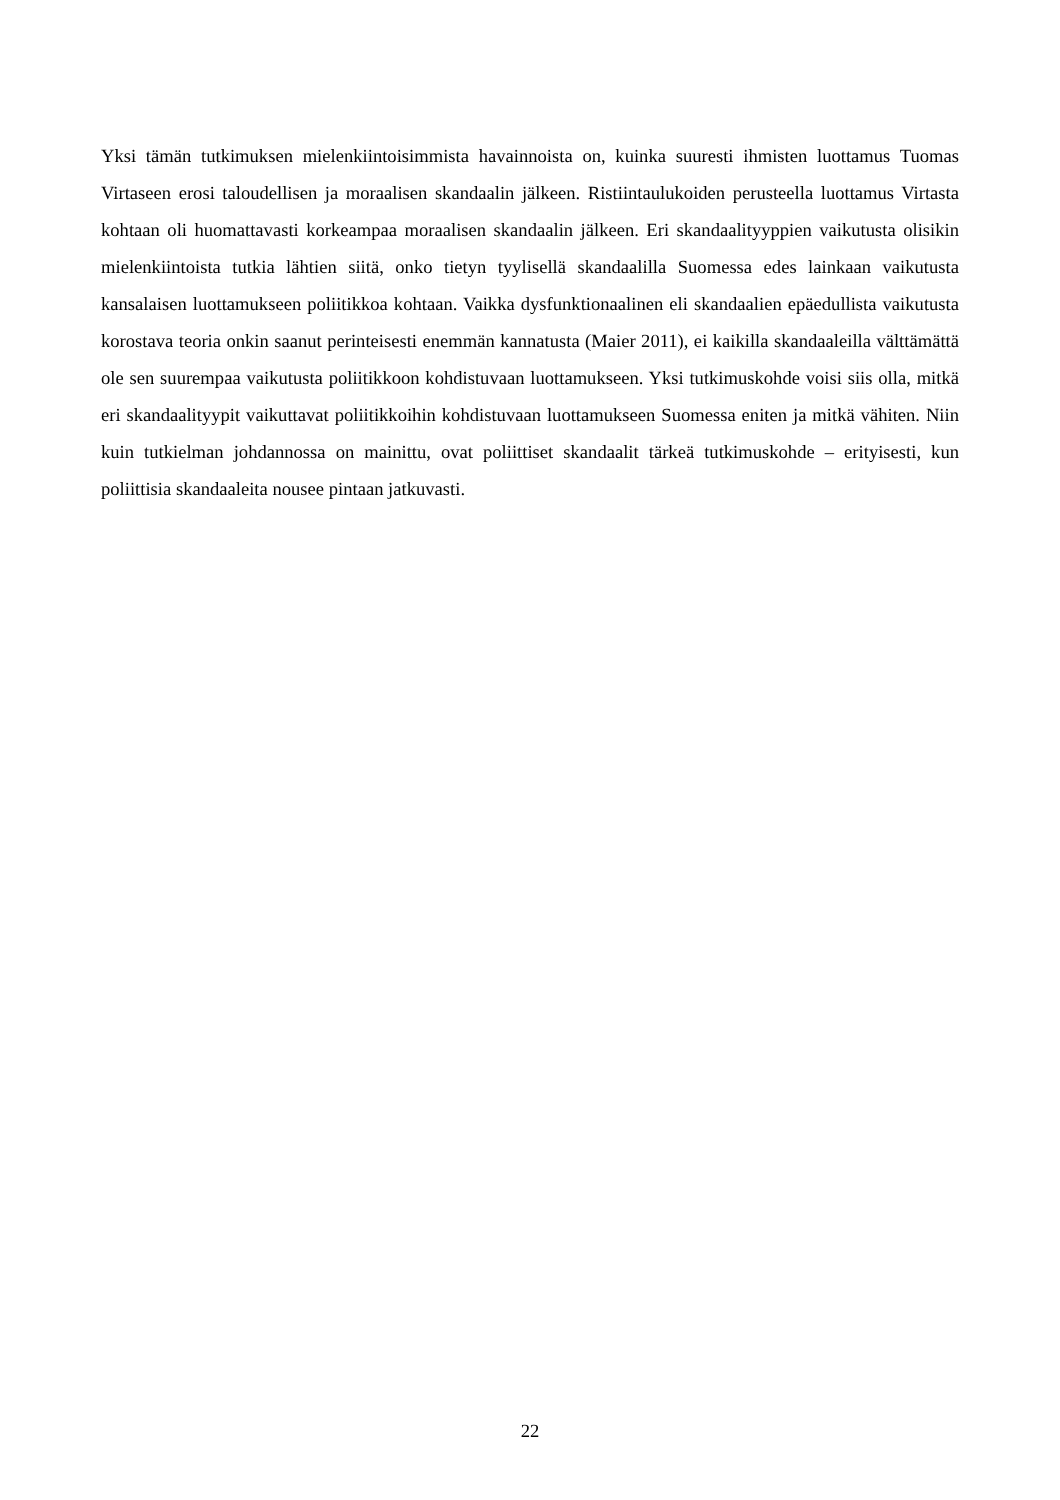Yksi tämän tutkimuksen mielenkiintoisimmista havainnoista on, kuinka suuresti ihmisten luottamus Tuomas Virtaseen erosi taloudellisen ja moraalisen skandaalin jälkeen. Ristiintaulukoiden perusteella luottamus Virtasta kohtaan oli huomattavasti korkeampaa moraalisen skandaalin jälkeen. Eri skandaalityyppien vaikutusta olisikin mielenkiintoista tutkia lähtien siitä, onko tietyn tyylisellä skandaalilla Suomessa edes lainkaan vaikutusta kansalaisen luottamukseen poliitikkoa kohtaan. Vaikka dysfunktionaalinen eli skandaalien epäedullista vaikutusta korostava teoria onkin saanut perinteisesti enemmän kannatusta (Maier 2011), ei kaikilla skandaaleilla välttämättä ole sen suurempaa vaikutusta poliitikkoon kohdistuvaan luottamukseen. Yksi tutkimuskohde voisi siis olla, mitkä eri skandaalityypit vaikuttavat poliitikkoihin kohdistuvaan luottamukseen Suomessa eniten ja mitkä vähiten. Niin kuin tutkielman johdannossa on mainittu, ovat poliittiset skandaalit tärkeä tutkimuskohde – erityisesti, kun poliittisia skandaaleita nousee pintaan jatkuvasti.
22